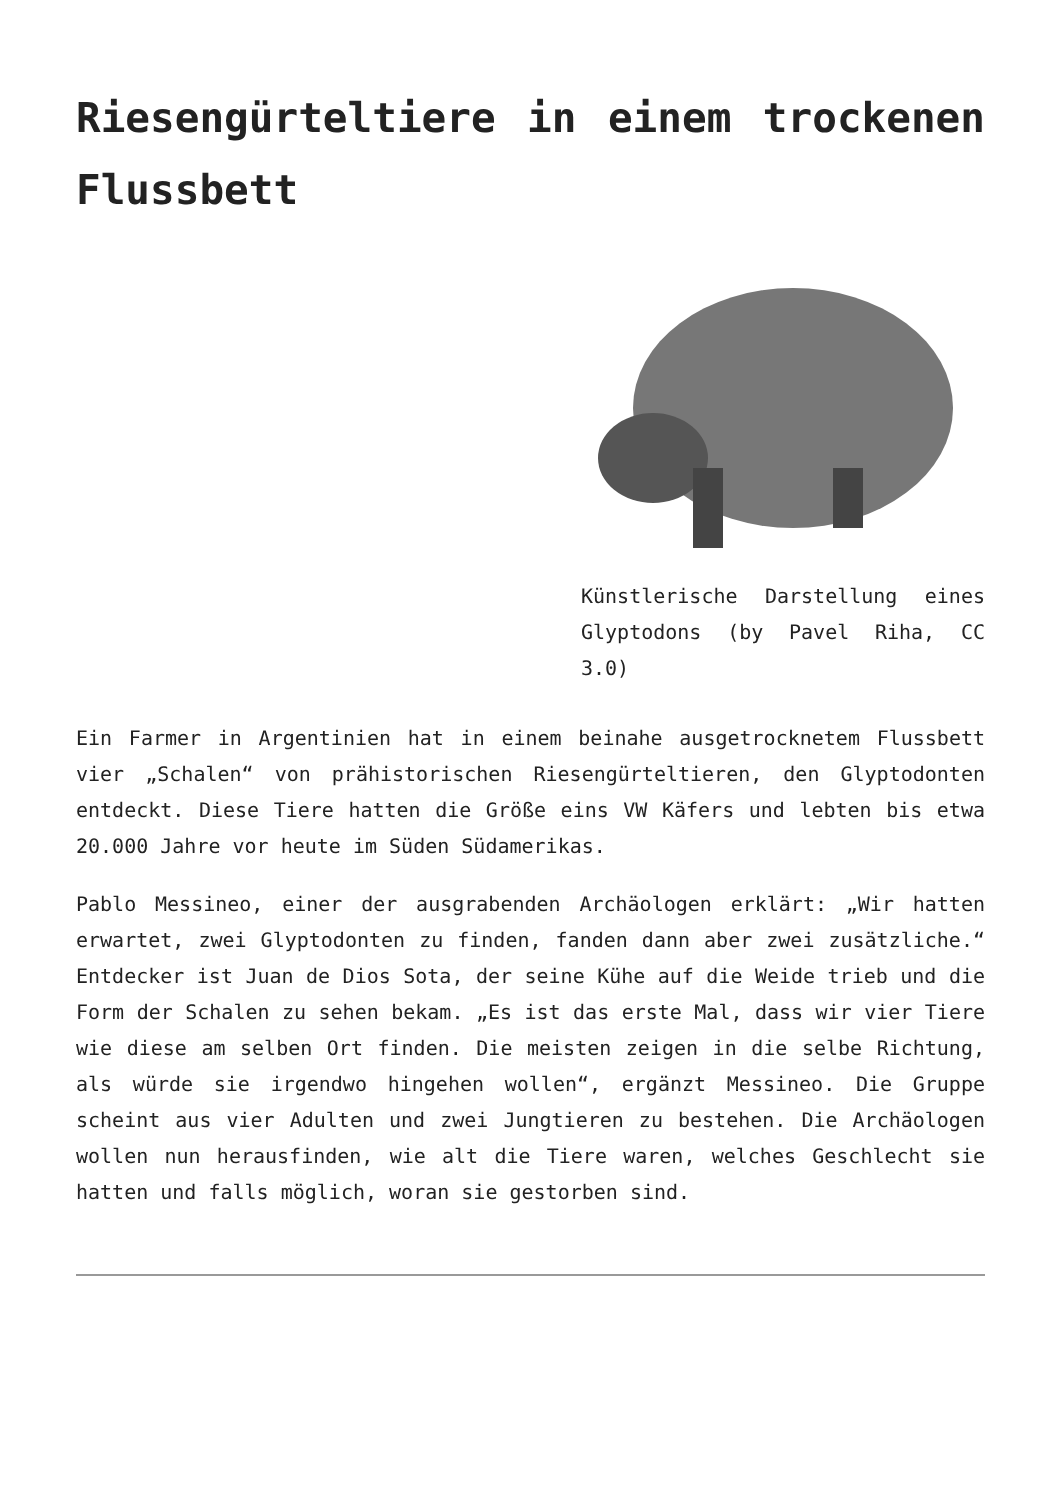Riesengürteltiere in einem trockenen Flussbett
Künstlerische Darstellung eines Glyptodons (by Pavel Riha, CC 3.0)
Ein Farmer in Argentinien hat in einem beinahe ausgetrocknetem Flussbett vier „Schalen“ von prähistorischen Riesengürteltieren, den Glyptodonten entdeckt. Diese Tiere hatten die Größe eins VW Käfers und lebten bis etwa 20.000 Jahre vor heute im Süden Südamerikas.
Pablo Messineo, einer der ausgrabenden Archäologen erklärt: „Wir hatten erwartet, zwei Glyptodonten zu finden, fanden dann aber zwei zusätzliche.“ Entdecker ist Juan de Dios Sota, der seine Kühe auf die Weide trieb und die Form der Schalen zu sehen bekam. „Es ist das erste Mal, dass wir vier Tiere wie diese am selben Ort finden. Die meisten zeigen in die selbe Richtung, als würde sie irgendwo hingehen wollen“, ergänzt Messineo. Die Gruppe scheint aus vier Adulten und zwei Jungtieren zu bestehen. Die Archäologen wollen nun herausfinden, wie alt die Tiere waren, welches Geschlecht sie hatten und falls möglich, woran sie gestorben sind.